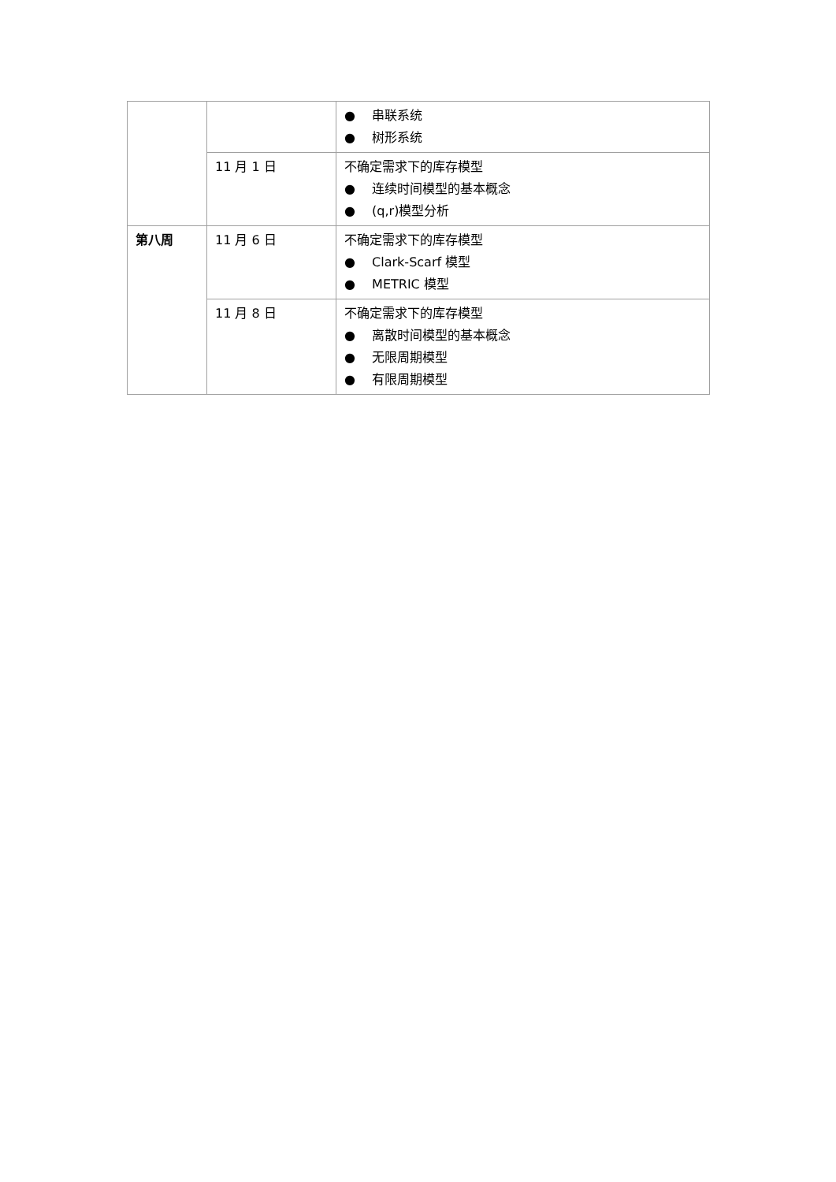| | | ● 串联系统 ● 树形系统 |
| | 11 月 1 日 | 不确定需求下的库存模型 ● 连续时间模型的基本概念 ● (q,r)模型分析 |
| 第八周 | 11 月 6 日 | 不确定需求下的库存模型 ● Clark-Scarf 模型 ● METRIC 模型 |
| | 11 月 8 日 | 不确定需求下的库存模型 ● 离散时间模型的基本概念 ● 无限周期模型 ● 有限周期模型 |